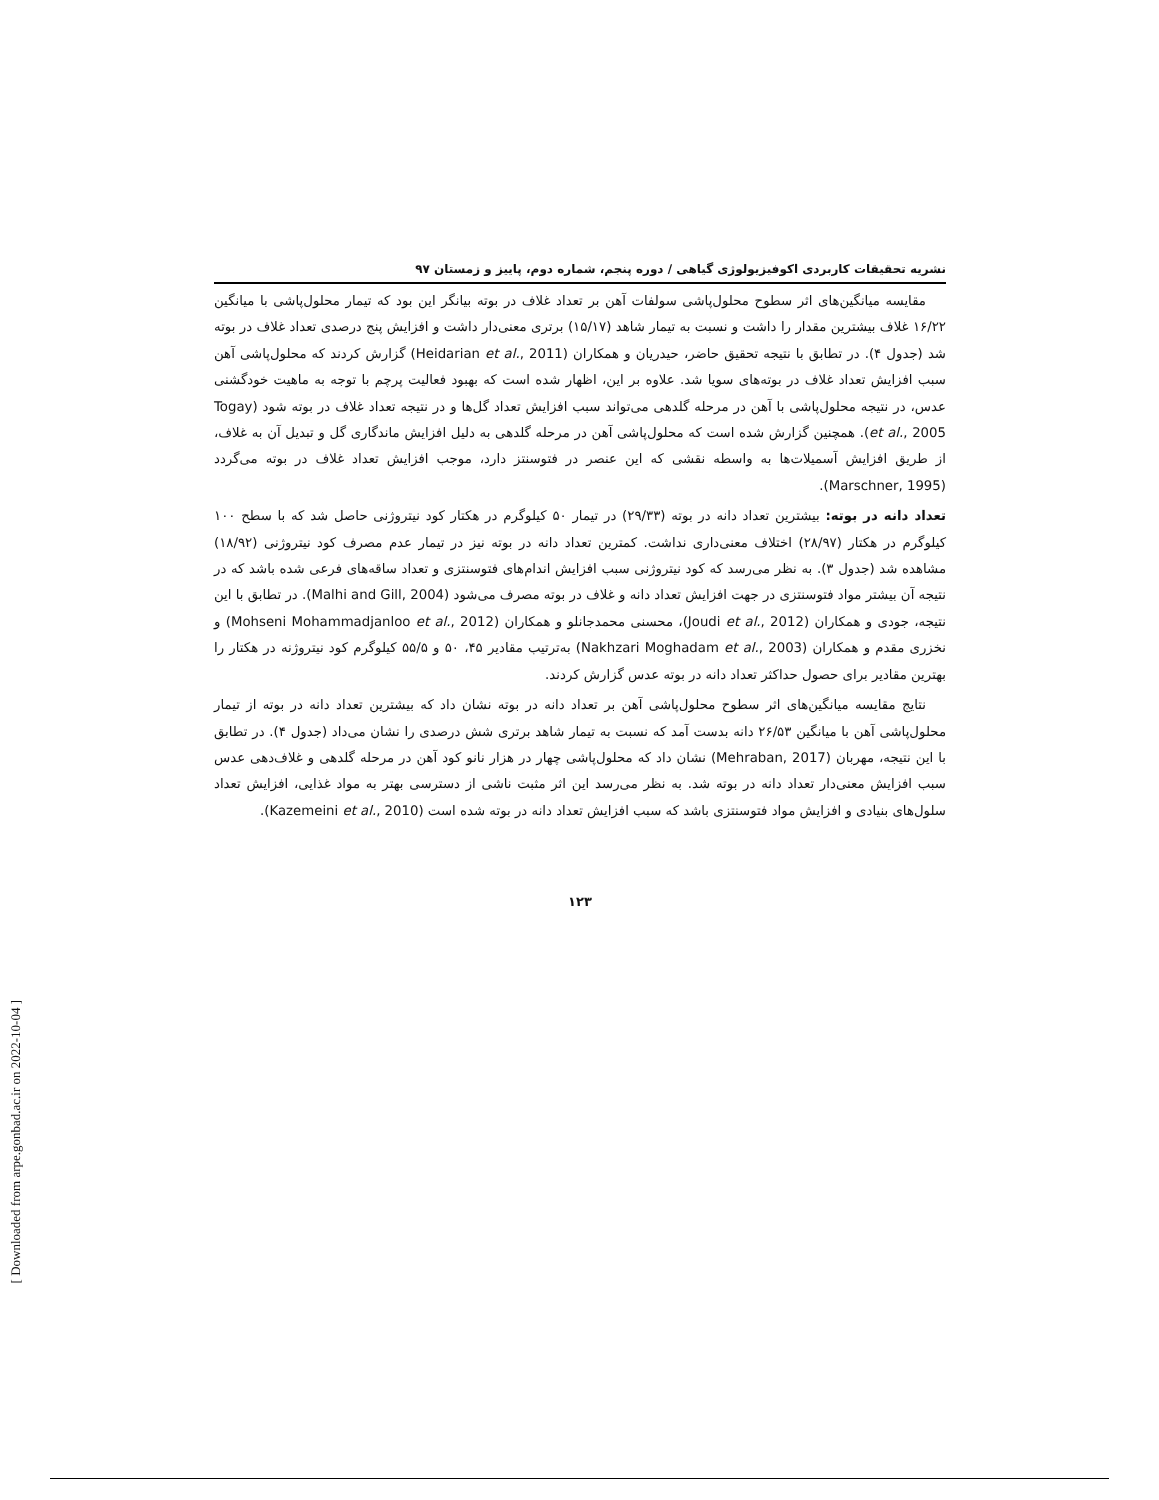نشریه تحقیقات کاربردی اکوفیزیولوژی گیاهی / دوره پنجم، شماره دوم، پاییز و زمستان ۹۷
مقایسه میانگین‌های اثر سطوح محلول‌پاشی سولفات آهن بر تعداد غلاف در بوته بیانگر این بود که تیمار محلول‌پاشی با میانگین ۱۶/۲۲ غلاف بیشترین مقدار را داشت و نسبت به تیمار شاهد (۱۵/۱۷) برتری معنی‌دار داشت و افزایش پنج درصدی تعداد غلاف در بوته شد (جدول ۴). در تطابق با نتیجه تحقیق حاضر، حیدریان و همکاران (Heidarian et al., 2011) گزارش کردند که محلول‌پاشی آهن سبب افزایش تعداد غلاف در بوته‌های سویا شد. علاوه بر این، اظهار شده است که بهبود فعالیت پرچم با توجه به ماهیت خودگشنی عدس، در نتیجه محلول‌پاشی با آهن در مرحله گلدهی می‌تواند سبب افزایش تعداد گل‌ها و در نتیجه تعداد غلاف در بوته شود (Togay et al., 2005). همچنین گزارش شده است که محلول‌پاشی آهن در مرحله گلدهی به دلیل افزایش ماندگاری گل و تبدیل آن به غلاف، از طریق افزایش آسمیلات‌ها به واسطه نقشی که این عنصر در فتوسنتز دارد، موجب افزایش تعداد غلاف در بوته می‌گردد (Marschner, 1995).
تعداد دانه در بوته: بیشترین تعداد دانه در بوته (۲۹/۳۳) در تیمار ۵۰ کیلوگرم در هکتار کود نیتروژنی حاصل شد که با سطح ۱۰۰ کیلوگرم در هکتار (۲۸/۹۷) اختلاف معنی‌داری نداشت. کمترین تعداد دانه در بوته نیز در تیمار عدم مصرف کود نیتروژنی (۱۸/۹۲) مشاهده شد (جدول ۳). به نظر می‌رسد که کود نیتروژنی سبب افزایش اندام‌های فتوسنتزی و تعداد ساقه‌های فرعی شده باشد که در نتیجه آن بیشتر مواد فتوسنتزی در جهت افزایش تعداد دانه و غلاف در بوته مصرف می‌شود (Malhi and Gill, 2004). در تطابق با این نتیجه، جودی و همکاران (Joudi et al., 2012)، محسنی محمدجانلو و همکاران (Mohseni Mohammadjanloo et al., 2012) و نخزری مقدم و همکاران (Nakhzari Moghadam et al., 2003) به‌ترتیب مقادیر ۴۵، ۵۰ و ۵۵/۵ کیلوگرم کود نیتروژنه در هکتار را بهترین مقادیر برای حصول حداکثر تعداد دانه در بوته عدس گزارش کردند.
نتایج مقایسه میانگین‌های اثر سطوح محلول‌پاشی آهن بر تعداد دانه در بوته نشان داد که بیشترین تعداد دانه در بوته از تیمار محلول‌پاشی آهن با میانگین ۲۶/۵۳ دانه بدست آمد که نسبت به تیمار شاهد برتری شش درصدی را نشان می‌داد (جدول ۴). در تطابق با این نتیجه، مهربان (Mehraban, 2017) نشان داد که محلول‌پاشی چهار در هزار نانو کود آهن در مرحله گلدهی و غلاف‌دهی عدس سبب افزایش معنی‌دار تعداد دانه در بوته شد. به نظر می‌رسد این اثر مثبت ناشی از دسترسی بهتر به مواد غذایی، افزایش تعداد سلول‌های بنیادی و افزایش مواد فتوسنتزی باشد که سبب افزایش تعداد دانه در بوته شده است (Kazemeini et al., 2010).
۱۲۳
[ Downloaded from arpe.gonbad.ac.ir on 2022-10-04 ]